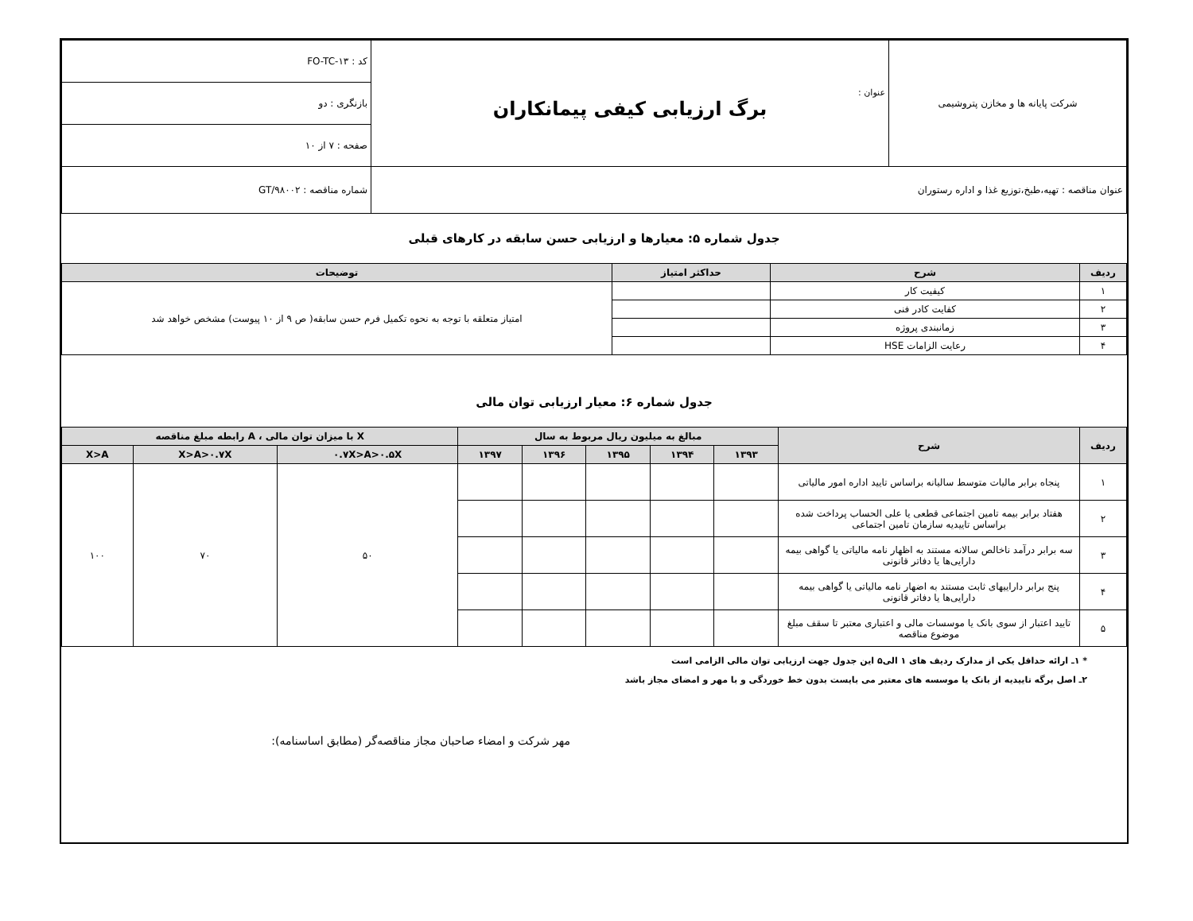| شرکت پایانه ها و مخازن پتروشیمی | عنوان : برگ ارزیابی کیفی پیمانکاران | کد : FO-TC-۱۳ |
| | | بازنگری : دو |
| | | صفحه : ۷ از ۱۰ |
| عنوان مناقصه : تهیه،طبخ،توزیع غذا و اداره رستوران | | شماره مناقصه : GT/۹۸۰۰۲ |
جدول شماره ۵: معیارها و ارزیابی حسن سابقه در کارهای قبلی
| ردیف | شرح | حداکثر امتیاز | توضیحات |
| --- | --- | --- | --- |
| ۱ | کیفیت کار | | امتیاز متعلقه با توجه به نحوه تکمیل فرم حسن سابقه( ص ۹ از ۱۰ پیوست) مشخص خواهد شد |
| ۲ | کفایت کادر فنی | | |
| ۳ | زمانبندی پروژه | | |
| ۴ | رعایت الزامات HSE | | |
جدول شماره ۶: معیار ارزیابی توان مالی
| ردیف | شرح | مبالغ به میلیون ریال مربوط به سال | | | | | X با میزان توان مالی ، A رابطه مبلغ مناقصه | | |
| --- | --- | --- | --- | --- | --- | --- | --- | --- | --- |
| | | ۱۳۹۳ | ۱۳۹۴ | ۱۳۹۵ | ۱۳۹۶ | ۱۳۹۷ | ۰.۷X>A>۰.۵X | X>A>۰.۷X | X>A |
| ۱ | پنجاه برابر مالیات متوسط سالیانه براساس تایید اداره امور مالیاتی | | | | | | ۵۰ | ۷۰ | ۱۰۰ |
| ۲ | هفتاد برابر بیمه تامین اجتماعی قطعی یا علی الحساب پرداخت شده براساس تاییدیه سازمان تامین اجتماعی | | | | | | | | |
| ۳ | سه برابر درآمد ناخالص سالانه مستند به اظهار نامه مالیاتی یا گواهی بیمه دارایی‌ها یا دفاتر قانونی | | | | | | | | |
| ۴ | پنج برابر داراییهای ثابت مستند به اضهار نامه مالیاتی یا گواهی بیمه دارایی‌ها یا دفاتر قانونی | | | | | | | | |
| ۵ | تایید اعتبار از سوی بانک یا موسسات مالی و اعتباری معتبر تا سقف مبلغ موضوع مناقصه | | | | | | | | |
* ۱ـ ارائه حداقل یکی از مدارک ردیف های ۱ الی۵ این جدول جهت ارزیابی توان مالی الزامی است
۲ـ اصل برگه تاییدیه از بانک یا موسسه های معتبر می بایست بدون خط خوردگی و با مهر و امضای مجاز باشد
مهر شرکت و امضاء صاحبان مجاز مناقصه‌گر (مطابق اساسنامه):